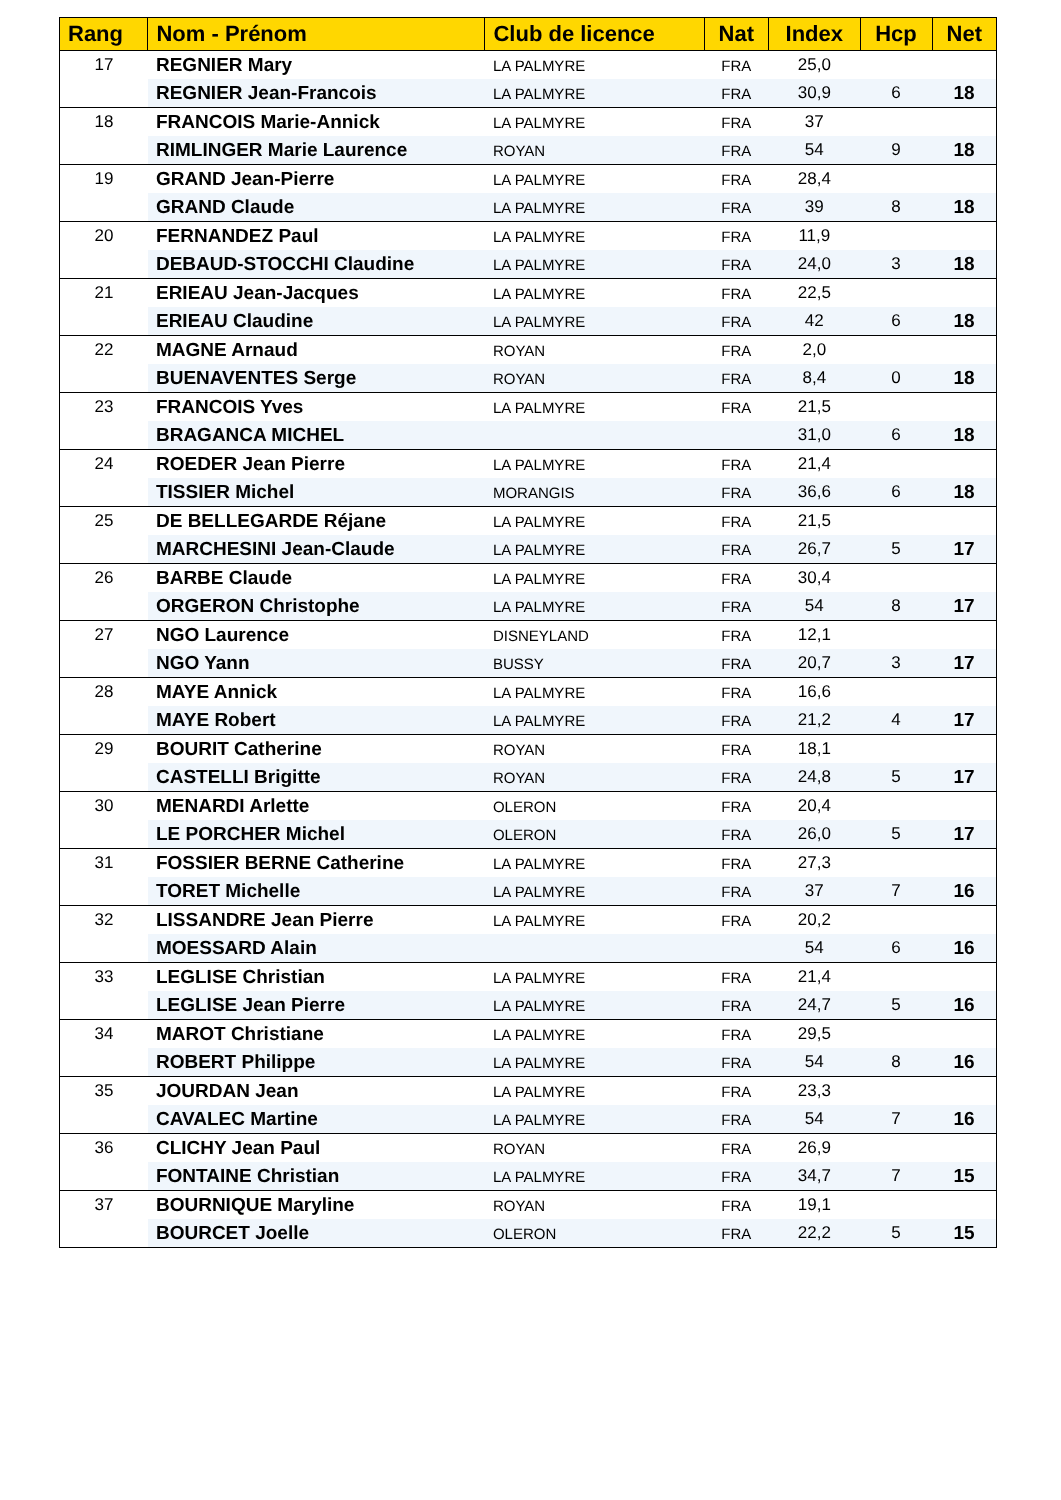| Rang | Nom - Prénom | Club de licence | Nat | Index | Hcp | Net |
| --- | --- | --- | --- | --- | --- | --- |
| 17 | REGNIER Mary | LA PALMYRE | FRA | 25,0 | | |
| | REGNIER Jean-Francois | LA PALMYRE | FRA | 30,9 | 6 | 18 |
| 18 | FRANCOIS Marie-Annick | LA PALMYRE | FRA | 37 | | |
| | RIMLINGER Marie Laurence | ROYAN | FRA | 54 | 9 | 18 |
| 19 | GRAND Jean-Pierre | LA PALMYRE | FRA | 28,4 | | |
| | GRAND Claude | LA PALMYRE | FRA | 39 | 8 | 18 |
| 20 | FERNANDEZ Paul | LA PALMYRE | FRA | 11,9 | | |
| | DEBAUD-STOCCHI Claudine | LA PALMYRE | FRA | 24,0 | 3 | 18 |
| 21 | ERIEAU Jean-Jacques | LA PALMYRE | FRA | 22,5 | | |
| | ERIEAU Claudine | LA PALMYRE | FRA | 42 | 6 | 18 |
| 22 | MAGNE Arnaud | ROYAN | FRA | 2,0 | | |
| | BUENAVENTES Serge | ROYAN | FRA | 8,4 | 0 | 18 |
| 23 | FRANCOIS Yves | LA PALMYRE | FRA | 21,5 | | |
| | BRAGANCA MICHEL | | | 31,0 | 6 | 18 |
| 24 | ROEDER Jean Pierre | LA PALMYRE | FRA | 21,4 | | |
| | TISSIER Michel | MORANGIS | FRA | 36,6 | 6 | 18 |
| 25 | DE BELLEGARDE Réjane | LA PALMYRE | FRA | 21,5 | | |
| | MARCHESINI Jean-Claude | LA PALMYRE | FRA | 26,7 | 5 | 17 |
| 26 | BARBE Claude | LA PALMYRE | FRA | 30,4 | | |
| | ORGERON Christophe | LA PALMYRE | FRA | 54 | 8 | 17 |
| 27 | NGO Laurence | DISNEYLAND | FRA | 12,1 | | |
| | NGO Yann | BUSSY | FRA | 20,7 | 3 | 17 |
| 28 | MAYE Annick | LA PALMYRE | FRA | 16,6 | | |
| | MAYE Robert | LA PALMYRE | FRA | 21,2 | 4 | 17 |
| 29 | BOURIT Catherine | ROYAN | FRA | 18,1 | | |
| | CASTELLI Brigitte | ROYAN | FRA | 24,8 | 5 | 17 |
| 30 | MENARDI Arlette | OLERON | FRA | 20,4 | | |
| | LE PORCHER Michel | OLERON | FRA | 26,0 | 5 | 17 |
| 31 | FOSSIER BERNE Catherine | LA PALMYRE | FRA | 27,3 | | |
| | TORET Michelle | LA PALMYRE | FRA | 37 | 7 | 16 |
| 32 | LISSANDRE Jean Pierre | LA PALMYRE | FRA | 20,2 | | |
| | MOESSARD Alain | | | 54 | 6 | 16 |
| 33 | LEGLISE Christian | LA PALMYRE | FRA | 21,4 | | |
| | LEGLISE Jean Pierre | LA PALMYRE | FRA | 24,7 | 5 | 16 |
| 34 | MAROT Christiane | LA PALMYRE | FRA | 29,5 | | |
| | ROBERT Philippe | LA PALMYRE | FRA | 54 | 8 | 16 |
| 35 | JOURDAN Jean | LA PALMYRE | FRA | 23,3 | | |
| | CAVALEC Martine | LA PALMYRE | FRA | 54 | 7 | 16 |
| 36 | CLICHY Jean Paul | ROYAN | FRA | 26,9 | | |
| | FONTAINE Christian | LA PALMYRE | FRA | 34,7 | 7 | 15 |
| 37 | BOURNIQUE Maryline | ROYAN | FRA | 19,1 | | |
| | BOURCET Joelle | OLERON | FRA | 22,2 | 5 | 15 |